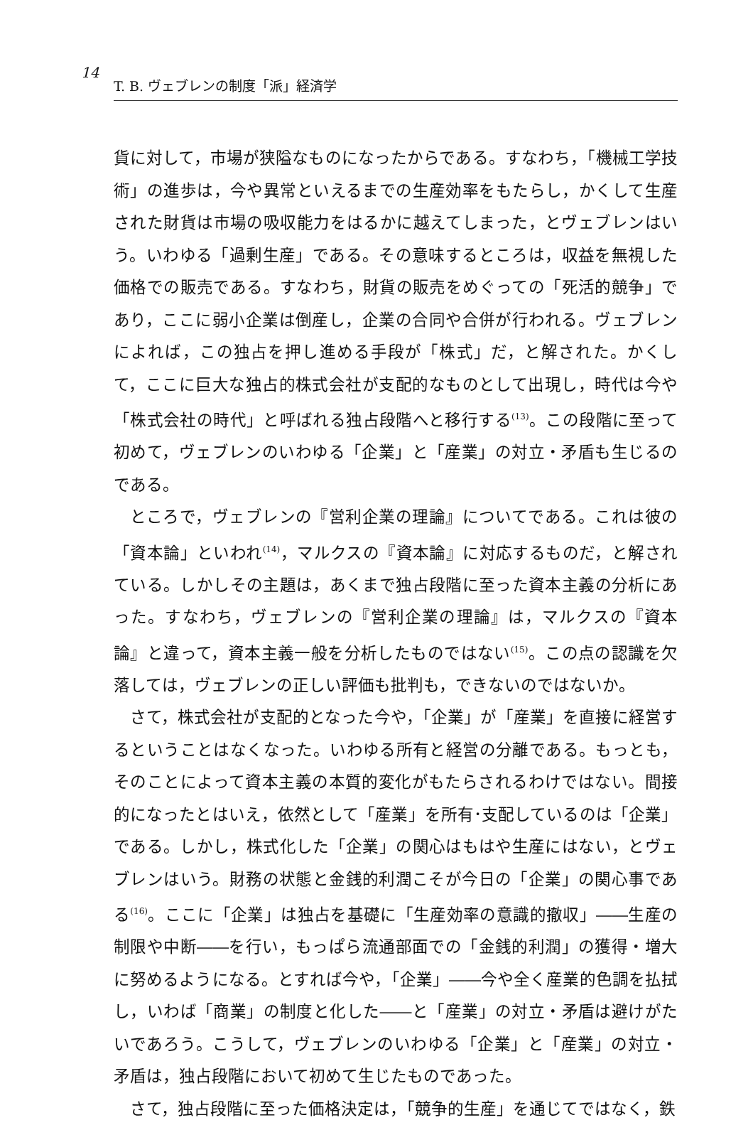14
T. B. ヴェブレンの制度「派」経済学
貨に対して，市場が狭隘なものになったからである。すなわち，「機械工学技術」の進歩は，今や異常といえるまでの生産効率をもたらし，かくして生産された財貨は市場の吸収能力をはるかに越えてしまった，とヴェブレンはいう。いわゆる「過剰生産」である。その意味するところは，収益を無視した価格での販売である。すなわち，財貨の販売をめぐっての「死活的競争」であり，ここに弱小企業は倒産し，企業の合同や合併が行われる。ヴェブレンによれば，この独占を押し進める手段が「株式」だ，と解された。かくして，ここに巨大な独占的株式会社が支配的なものとして出現し，時代は今や「株式会社の時代」と呼ばれる独占段階へと移行する<sup>(13)</sup>。この段階に至って初めて，ヴェブレンのいわゆる「企業」と「産業」の対立・矛盾も生じるのである。
ところで，ヴェブレンの『営利企業の理論』についてである。これは彼の「資本論」といわれ<sup>(14)</sup>，マルクスの『資本論』に対応するものだ，と解されている。しかしその主題は，あくまで独占段階に至った資本主義の分析にあった。すなわち，ヴェブレンの『営利企業の理論』は，マルクスの『資本論』と違って，資本主義一般を分析したものではない<sup>(15)</sup>。この点の認識を欠落しては，ヴェブレンの正しい評価も批判も，できないのではないか。
さて，株式会社が支配的となった今や，「企業」が「産業」を直接に経営するということはなくなった。いわゆる所有と経営の分離である。もっとも，そのことによって資本主義の本質的変化がもたらされるわけではない。間接的になったとはいえ，依然として「産業」を所有･支配しているのは「企業」である。しかし，株式化した「企業」の関心はもはや生産にはない，とヴェブレンはいう。財務の状態と金銭的利潤こそが今日の「企業」の関心事である<sup>(16)</sup>。ここに「企業」は独占を基礎に「生産効率の意識的撤収」――生産の制限や中断――を行い，もっぱら流通部面での「金銭的利潤」の獲得・増大に努めるようになる。とすれば今や，「企業」――今や全く産業的色調を払拭し，いわば「商業」の制度と化した――と「産業」の対立・矛盾は避けがたいであろう。こうして，ヴェブレンのいわゆる「企業」と「産業」の対立・矛盾は，独占段階において初めて生じたものであった。
さて，独占段階に至った価格決定は，「競争的生産」を通じてではなく，鉄